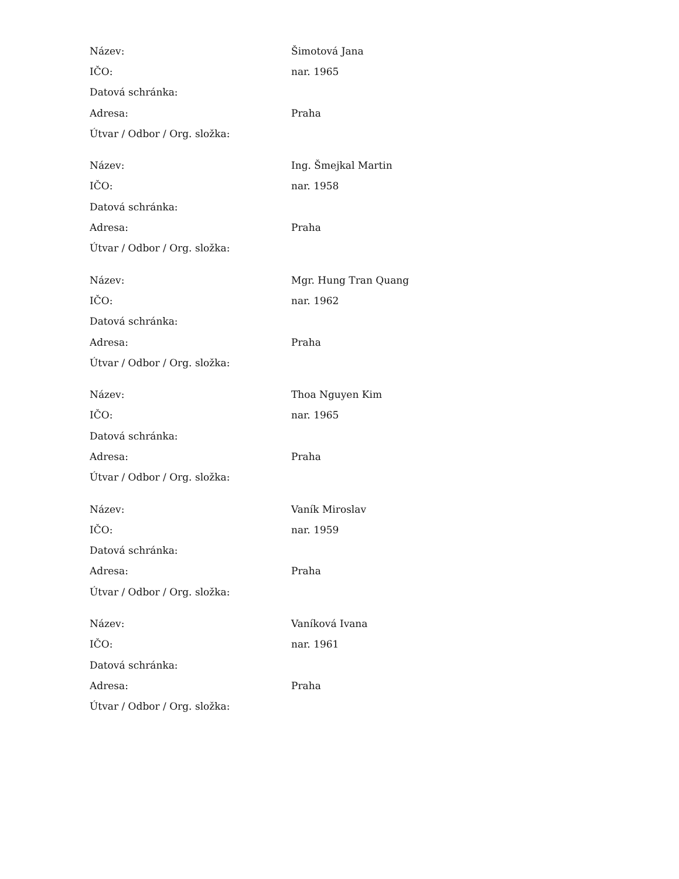| Název: | Šimotová Jana |
| IČO: | nar. 1965 |
| Datová schránka: | |
| Adresa: | Praha |
| Útvar / Odbor / Org. složka: | |
| Název: | Ing. Šmejkal Martin |
| IČO: | nar. 1958 |
| Datová schránka: | |
| Adresa: | Praha |
| Útvar / Odbor / Org. složka: | |
| Název: | Mgr. Hung Tran Quang |
| IČO: | nar. 1962 |
| Datová schránka: | |
| Adresa: | Praha |
| Útvar / Odbor / Org. složka: | |
| Název: | Thoa Nguyen Kim |
| IČO: | nar. 1965 |
| Datová schránka: | |
| Adresa: | Praha |
| Útvar / Odbor / Org. složka: | |
| Název: | Vaník Miroslav |
| IČO: | nar. 1959 |
| Datová schránka: | |
| Adresa: | Praha |
| Útvar / Odbor / Org. složka: | |
| Název: | Vaníková Ivana |
| IČO: | nar. 1961 |
| Datová schránka: | |
| Adresa: | Praha |
| Útvar / Odbor / Org. složka: | |